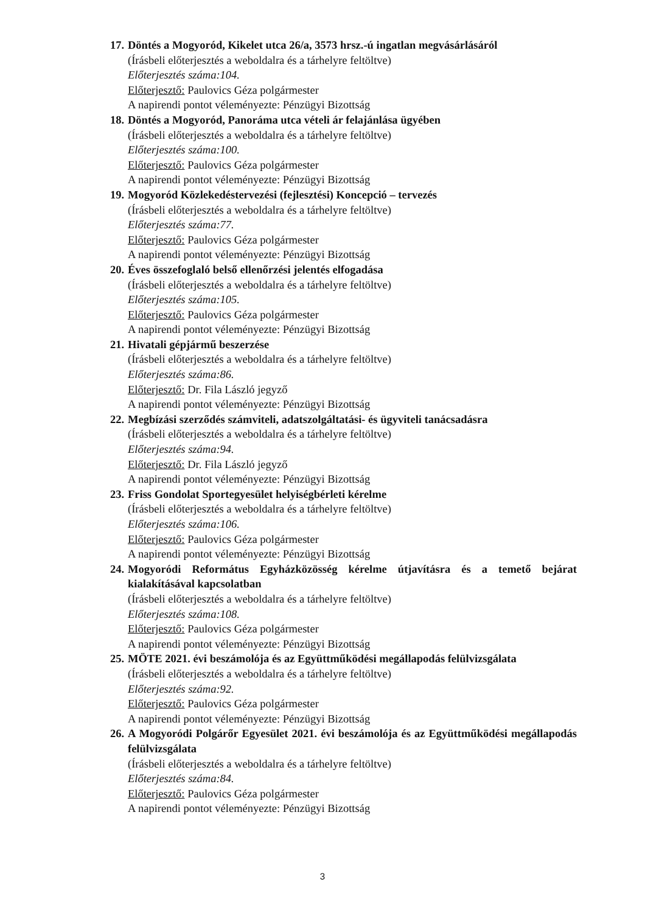17. Döntés a Mogyoród, Kikelet utca 26/a, 3573 hrsz.-ú ingatlan megvásárlásáról
(Írásbeli előterjesztés a weboldalra és a tárhelyre feltöltve)
Előterjesztés száma:104.
Előterjesztő: Paulovics Géza polgármester
A napirendi pontot véleményezte: Pénzügyi Bizottság
18. Döntés a Mogyoród, Panoráma utca vételi ár felajánlása ügyében
(Írásbeli előterjesztés a weboldalra és a tárhelyre feltöltve)
Előterjesztés száma:100.
Előterjesztő: Paulovics Géza polgármester
A napirendi pontot véleményezte: Pénzügyi Bizottság
19. Mogyoród Közlekedéstervezési (fejlesztési) Koncepció – tervezés
(Írásbeli előterjesztés a weboldalra és a tárhelyre feltöltve)
Előterjesztés száma:77.
Előterjesztő: Paulovics Géza polgármester
A napirendi pontot véleményezte: Pénzügyi Bizottság
20. Éves összefoglaló belső ellenőrzési jelentés elfogadása
(Írásbeli előterjesztés a weboldalra és a tárhelyre feltöltve)
Előterjesztés száma:105.
Előterjesztő: Paulovics Géza polgármester
A napirendi pontot véleményezte: Pénzügyi Bizottság
21. Hivatali gépjármű beszerzése
(Írásbeli előterjesztés a weboldalra és a tárhelyre feltöltve)
Előterjesztés száma:86.
Előterjesztő: Dr. Fila László jegyző
A napirendi pontot véleményezte: Pénzügyi Bizottság
22. Megbízási szerződés számviteli, adatszolgáltatási- és ügyviteli tanácsadásra
(Írásbeli előterjesztés a weboldalra és a tárhelyre feltöltve)
Előterjesztés száma:94.
Előterjesztő: Dr. Fila László jegyző
A napirendi pontot véleményezte: Pénzügyi Bizottság
23. Friss Gondolat Sportegyesület helyiségbérleti kérelme
(Írásbeli előterjesztés a weboldalra és a tárhelyre feltöltve)
Előterjesztés száma:106.
Előterjesztő: Paulovics Géza polgármester
A napirendi pontot véleményezte: Pénzügyi Bizottság
24. Mogyoródi Református Egyházközösség kérelme útjavításra és a temető bejárat kialakításával kapcsolatban
(Írásbeli előterjesztés a weboldalra és a tárhelyre feltöltve)
Előterjesztés száma:108.
Előterjesztő: Paulovics Géza polgármester
A napirendi pontot véleményezte: Pénzügyi Bizottság
25. MÖTE 2021. évi beszámolója és az Együttműködési megállapodás felülvizsgálata
(Írásbeli előterjesztés a weboldalra és a tárhelyre feltöltve)
Előterjesztés száma:92.
Előterjesztő: Paulovics Géza polgármester
A napirendi pontot véleményezte: Pénzügyi Bizottság
26. A Mogyoródi Polgárőr Egyesület 2021. évi beszámolója és az Együttműködési megállapodás felülvizsgálata
(Írásbeli előterjesztés a weboldalra és a tárhelyre feltöltve)
Előterjesztés száma:84.
Előterjesztő: Paulovics Géza polgármester
A napirendi pontot véleményezte: Pénzügyi Bizottság
3